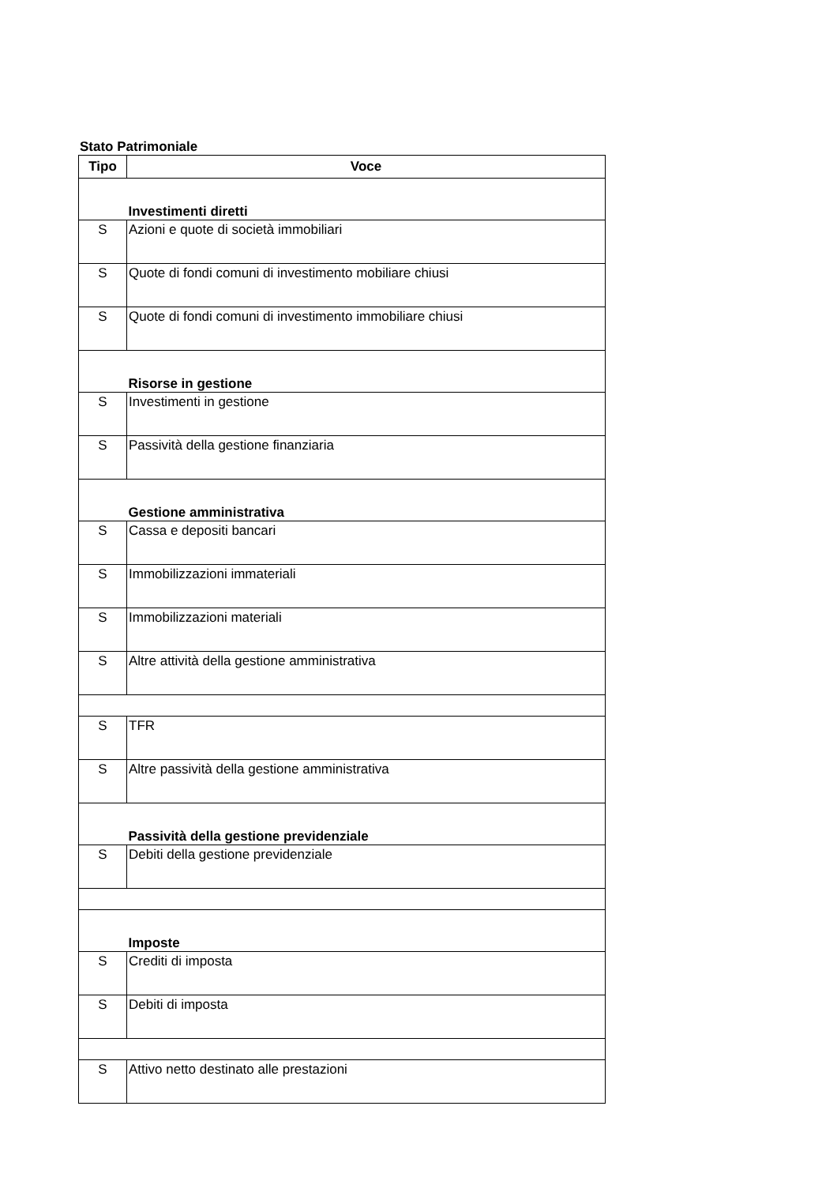Stato Patrimoniale
| Tipo | Voce |
| --- | --- |
| | Investimenti diretti |
| S | Azioni e quote di società immobiliari |
| S | Quote di fondi comuni di investimento mobiliare chiusi |
| S | Quote di fondi comuni di investimento immobiliare chiusi |
| | Risorse in gestione |
| S | Investimenti in gestione |
| S | Passività della gestione finanziaria |
| | Gestione amministrativa |
| S | Cassa e depositi bancari |
| S | Immobilizzazioni immateriali |
| S | Immobilizzazioni materiali |
| S | Altre attività della gestione amministrativa |
| S | TFR |
| S | Altre passività della gestione amministrativa |
| | Passività della gestione previdenziale |
| S | Debiti della gestione previdenziale |
| | Imposte |
| S | Crediti di imposta |
| S | Debiti di imposta |
| S | Attivo netto destinato alle prestazioni |